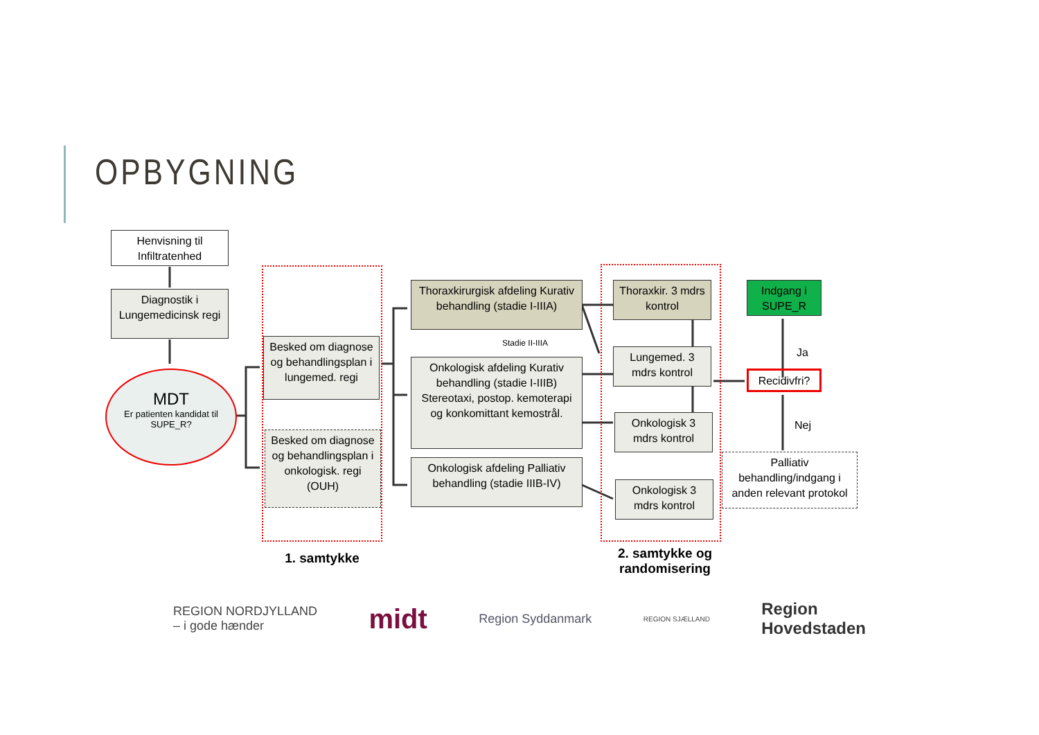OPBYGNING
Henvisning til Infiltratenhed
Diagnostik i Lungemedicinsk regi
MDT
Er patienten kandidat til SUPE_R?
Besked om diagnose og behandlingsplan i lungemed. regi
Besked om diagnose og behandlingsplan i onkologisk. regi (OUH)
Thoraxkirurgisk afdeling Kurativ behandling (stadie I-IIIA)
Stadie II-IIIA
Onkologisk afdeling Kurativ behandling (stadie I-IIIB) Stereotaxi, postop. kemoterapi og konkomittant kemostrål.
Onkologisk afdeling Palliativ behandling (stadie IIIB-IV)
Thoraxkir. 3 mdrs kontrol
Lungemed. 3 mdrs kontrol
Onkologisk 3 mdrs kontrol
Onkologisk 3 mdrs kontrol
Indgang i SUPE_R
Ja
Recidivfri?
Nej
Palliativ behandling/indgang i anden relevant protokol
1. samtykke
2. samtykke og randomisering
REGION NORDJYLLAND
– i gode hænder midt Region Syddanmark REGION SJÆLLAND Region
Hovedstaden